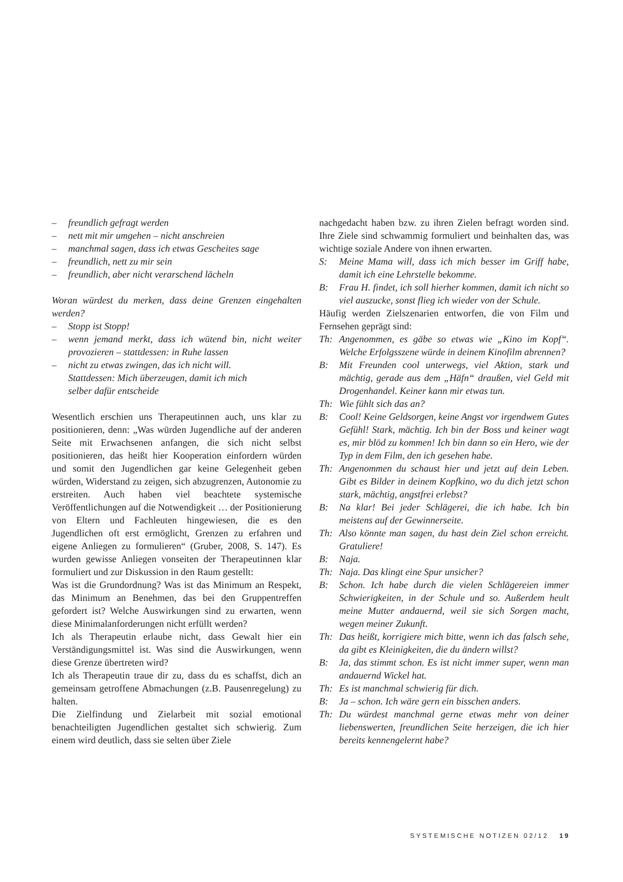– freundlich gefragt werden
– nett mit mir umgehen – nicht anschreien
– manchmal sagen, dass ich etwas Gescheites sage
– freundlich, nett zu mir sein
– freundlich, aber nicht verarschend lächeln
Woran würdest du merken, dass deine Grenzen eingehalten werden?
– Stopp ist Stopp!
– wenn jemand merkt, dass ich wütend bin, nicht weiter provozieren – stattdessen: in Ruhe lassen
– nicht zu etwas zwingen, das ich nicht will.
Stattdessen: Mich überzeugen, damit ich mich
selber dafür entscheide
Wesentlich erschien uns Therapeutinnen auch, uns klar zu positionieren, denn: „Was würden Jugendliche auf der anderen Seite mit Erwachsenen anfangen, die sich nicht selbst positionieren, das heißt hier Kooperation einfordern würden und somit den Jugendlichen gar keine Gelegenheit geben würden, Widerstand zu zeigen, sich abzugrenzen, Autonomie zu erstreiten. Auch haben viel beachtete systemische Veröffentlichungen auf die Notwendigkeit … der Positionierung von Eltern und Fachleuten hingewiesen, die es den Jugendlichen oft erst ermöglicht, Grenzen zu erfahren und eigene Anliegen zu formulieren“ (Gruber, 2008, S. 147). Es wurden gewisse Anliegen vonseiten der Therapeutinnen klar formuliert und zur Diskussion in den Raum gestellt:
Was ist die Grundordnung? Was ist das Minimum an Respekt, das Minimum an Benehmen, das bei den Gruppentreffen gefordert ist? Welche Auswirkungen sind zu erwarten, wenn diese Minimalanforderungen nicht erfüllt werden?
Ich als Therapeutin erlaube nicht, dass Gewalt hier ein Verständigungsmittel ist. Was sind die Auswirkungen, wenn diese Grenze übertreten wird?
Ich als Therapeutin traue dir zu, dass du es schaffst, dich an gemeinsam getroffene Abmachungen (z.B. Pausenregelung) zu halten.
Die Zielfindung und Zielarbeit mit sozial emotional benachteiligten Jugendlichen gestaltet sich schwierig. Zum einem wird deutlich, dass sie selten über Ziele
nachgedacht haben bzw. zu ihren Zielen befragt worden sind. Ihre Ziele sind schwammig formuliert und beinhalten das, was wichtige soziale Andere von ihnen erwarten.
S: Meine Mama will, dass ich mich besser im Griff habe, damit ich eine Lehrstelle bekomme.
B: Frau H. findet, ich soll hierher kommen, damit ich nicht so viel auszucke, sonst flieg ich wieder von der Schule.
Häufig werden Zielszenarien entworfen, die von Film und Fernsehen geprägt sind:
Th: Angenommen, es gäbe so etwas wie „Kino im Kopf“. Welche Erfolgsszene würde in deinem Kinofilm abrennen?
B: Mit Freunden cool unterwegs, viel Aktion, stark und mächtig, gerade aus dem „Häfn“ draußen, viel Geld mit Drogenhandel. Keiner kann mir etwas tun.
Th: Wie fühlt sich das an?
B: Cool! Keine Geldsorgen, keine Angst vor irgendwem Gutes Gefühl! Stark, mächtig. Ich bin der Boss und keiner wagt es, mir blöd zu kommen! Ich bin dann so ein Hero, wie der Typ in dem Film, den ich gesehen habe.
Th: Angenommen du schaust hier und jetzt auf dein Leben. Gibt es Bilder in deinem Kopfkino, wo du dich jetzt schon stark, mächtig, angstfrei erlebst?
B: Na klar! Bei jeder Schlägerei, die ich habe. Ich bin meistens auf der Gewinnerseite.
Th: Also könnte man sagen, du hast dein Ziel schon erreicht. Gratuliere!
B: Naja.
Th: Naja. Das klingt eine Spur unsicher?
B: Schon. Ich habe durch die vielen Schlägereien immer Schwierigkeiten, in der Schule und so. Außerdem heult meine Mutter andauernd, weil sie sich Sorgen macht, wegen meiner Zukunft.
Th: Das heißt, korrigiere mich bitte, wenn ich das falsch sehe, da gibt es Kleinigkeiten, die du ändern willst?
B: Ja, das stimmt schon. Es ist nicht immer super, wenn man andauernd Wickel hat.
Th: Es ist manchmal schwierig für dich.
B: Ja – schon. Ich wäre gern ein bisschen anders.
Th: Du würdest manchmal gerne etwas mehr von deiner liebenswerten, freundlichen Seite herzeigen, die ich hier bereits kennengelernt habe?
SYSTEMISCHE NOTIZEN 02/12 19